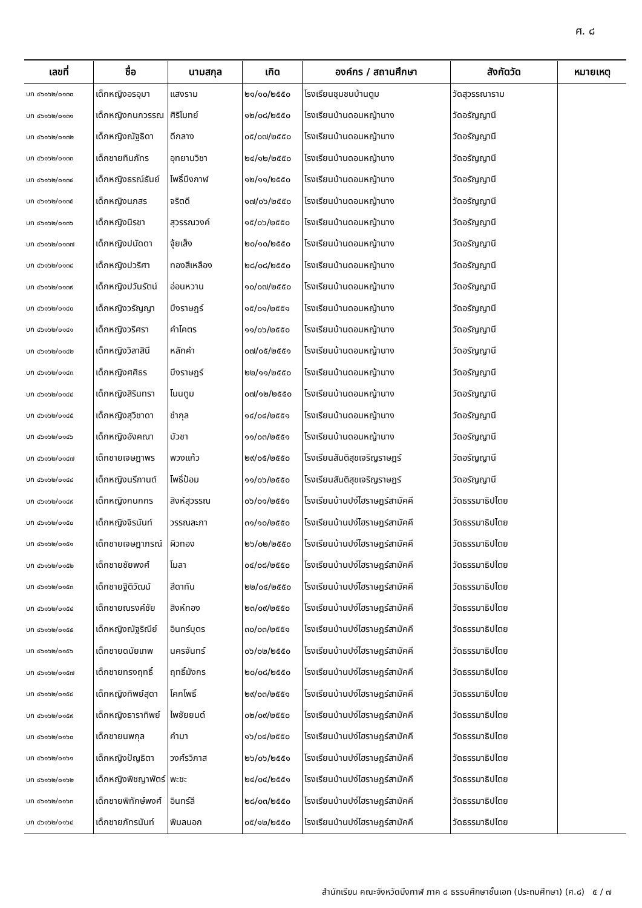ศ. ๘
| เลขที่ | ชื่อ | นามสกุล | เกิด | องค์กร / สถานศึกษา | สังกัดวัด | หมายเหตุ |
| --- | --- | --- | --- | --- | --- | --- |
| บก ๔๖๑๖๒/๐๑๓๐ | เด็กหญิงอรอุมา | แสงราม | ๒๑/๑๐/๒๕๕๐ | โรงเรียนชุมชนบ้านตูม | วัดสุวรรณาราม | |
| บก ๔๖๑๖๒/๐๑๓๑ | เด็กหญิงกนกวรรณ | ศิริโมทย์ | ๑๒/๐๘/๒๕๕๐ | โรงเรียนบ้านดอนหญ้านาง | วัดอรัญญานี | |
| บก ๔๖๑๖๒/๐๑๓๒ | เด็กหญิงณัฐธิดา | ดีกลาง | ๐๕/๐๗/๒๕๕๐ | โรงเรียนบ้านดอนหญ้านาง | วัดอรัญญานี | |
| บก ๔๖๑๖๒/๐๑๓๓ | เด็กชายทินภัทร | อุทยานวิชา | ๒๔/๑๒/๒๕๕๐ | โรงเรียนบ้านดอนหญ้านาง | วัดอรัญญานี | |
| บก ๔๖๑๖๒/๐๑๓๔ | เด็กหญิงธรณ์ธันย์ | โพธิ์บึงกาฬ | ๑๒/๑๑/๒๕๕๐ | โรงเรียนบ้านดอนหญ้านาง | วัดอรัญญานี | |
| บก ๔๖๑๖๒/๐๑๓๕ | เด็กหญิงนภสร | จริตดี | ๑๗/๐๖/๒๕๕๐ | โรงเรียนบ้านดอนหญ้านาง | วัดอรัญญานี | |
| บก ๔๖๑๖๒/๐๑๓๖ | เด็กหญิงนิรชา | สุวรรณวงค์ | ๑๕/๐๖/๒๕๕๐ | โรงเรียนบ้านดอนหญ้านาง | วัดอรัญญานี | |
| บก ๔๖๑๖๒/๐๑๓๗ | เด็กหญิงปนัดดา | จุ้ยเส็ง | ๒๐/๑๐/๒๕๕๐ | โรงเรียนบ้านดอนหญ้านาง | วัดอรัญญานี | |
| บก ๔๖๑๖๒/๐๑๓๘ | เด็กหญิงปวริศา | ทองสีเหลือง | ๒๘/๐๘/๒๕๕๐ | โรงเรียนบ้านดอนหญ้านาง | วัดอรัญญานี | |
| บก ๔๖๑๖๒/๐๑๓๙ | เด็กหญิงปวันรัตน์ | อ่อนหวาน | ๑๐/๐๗/๒๕๕๐ | โรงเรียนบ้านดอนหญ้านาง | วัดอรัญญานี | |
| บก ๔๖๑๖๒/๐๑๔๐ | เด็กหญิงวรัญญา | บึงราษฎร์ | ๑๕/๐๑/๒๕๕๑ | โรงเรียนบ้านดอนหญ้านาง | วัดอรัญญานี | |
| บก ๔๖๑๖๒/๐๑๔๑ | เด็กหญิงวริศรา | คำโคตร | ๑๑/๐๖/๒๕๕๐ | โรงเรียนบ้านดอนหญ้านาง | วัดอรัญญานี | |
| บก ๔๖๑๖๒/๐๑๔๒ | เด็กหญิงวิลาสินี | หลักคำ | ๐๗/๐๕/๒๕๕๑ | โรงเรียนบ้านดอนหญ้านาง | วัดอรัญญานี | |
| บก ๔๖๑๖๒/๐๑๔๓ | เด็กหญิงศศิธร | บึงราษฎร์ | ๒๒/๑๑/๒๕๕๐ | โรงเรียนบ้านดอนหญ้านาง | วัดอรัญญานี | |
| บก ๔๖๑๖๒/๐๑๔๔ | เด็กหญิงสิรินทรา | โนนตูม | ๐๗/๑๒/๒๕๕๐ | โรงเรียนบ้านดอนหญ้านาง | วัดอรัญญานี | |
| บก ๔๖๑๖๒/๐๑๔๕ | เด็กหญิงสุวิชาดา | ชำกุล | ๑๔/๐๔/๒๕๕๑ | โรงเรียนบ้านดอนหญ้านาง | วัดอรัญญานี | |
| บก ๔๖๑๖๒/๐๑๔๖ | เด็กหญิงอังคณา | บัวชา | ๑๑/๐๓/๒๕๕๑ | โรงเรียนบ้านดอนหญ้านาง | วัดอรัญญานี | |
| บก ๔๖๑๖๒/๐๑๔๗ | เด็กชายเจษฎาพร | พวงแก้ว | ๒๙/๐๕/๒๕๕๐ | โรงเรียนสันติสุขเจริญราษฎร์ | วัดอรัญญานี | |
| บก ๔๖๑๖๒/๐๑๔๘ | เด็กหญิงนรีกานต์ | โพธิ์ป้อม | ๑๑/๐๖/๒๕๕๐ | โรงเรียนสันติสุขเจริญราษฎร์ | วัดอรัญญานี | |
| บก ๔๖๑๖๒/๐๑๔๙ | เด็กหญิงกนกกร | สิงห์สุวรรณ | ๐๖/๐๑/๒๕๕๑ | โรงเรียนบ้านปง่ไฮราษฎร์สามัคคี | วัดธรรมาธิปไตย | |
| บก ๔๖๑๖๒/๐๑๕๐ | เด็กหญิงจิรนันท์ | วรรณละภา | ๓๑/๑๐/๒๕๕๐ | โรงเรียนบ้านปง่ไฮราษฎร์สามัคคี | วัดธรรมาธิปไตย | |
| บก ๔๖๑๖๒/๐๑๕๑ | เด็กชายเจษฎาภรณ์ | ผิวทอง | ๒๖/๐๒/๒๕๕๐ | โรงเรียนบ้านปง่ไฮราษฎร์สามัคคี | วัดธรรมาธิปไตย | |
| บก ๔๖๑๖๒/๐๑๕๒ | เด็กชายชัยพงศ์ | โมลา | ๐๔/๐๘/๒๕๕๐ | โรงเรียนบ้านปง่ไฮราษฎร์สามัคคี | วัดธรรมาธิปไตย | |
| บก ๔๖๑๖๒/๐๑๕๓ | เด็กชายฐิติวัฒน์ | สีดาทัน | ๒๒/๐๔/๒๕๕๐ | โรงเรียนบ้านปง่ไฮราษฎร์สามัคคี | วัดธรรมาธิปไตย | |
| บก ๔๖๑๖๒/๐๑๕๔ | เด็กชายณรงค์ชัย | สิงห์ทอง | ๒๓/๐๙/๒๕๕๐ | โรงเรียนบ้านปง่ไฮราษฎร์สามัคคี | วัดธรรมาธิปไตย | |
| บก ๔๖๑๖๒/๐๑๕๕ | เด็กหญิงณัฐริณีย์ | อินทร์บุตร | ๓๐/๐๓/๒๕๕๑ | โรงเรียนบ้านปง่ไฮราษฎร์สามัคคี | วัดธรรมาธิปไตย | |
| บก ๔๖๑๖๒/๐๑๕๖ | เด็กชายดนัยเทพ | นครจันทร์ | ๐๖/๐๒/๒๕๕๐ | โรงเรียนบ้านปง่ไฮราษฎร์สามัคคี | วัดธรรมาธิปไตย | |
| บก ๔๖๑๖๒/๐๑๕๗ | เด็กชายทรงฤทธิ์ | ฤทธิ์มังกร | ๒๐/๐๘/๒๕๕๐ | โรงเรียนบ้านปง่ไฮราษฎร์สามัคคี | วัดธรรมาธิปไตย | |
| บก ๔๖๑๖๒/๐๑๕๘ | เด็กหญิงทิพย์สุดา | โคกโพธิ์ | ๒๙/๐๓/๒๕๕๑ | โรงเรียนบ้านปง่ไฮราษฎร์สามัคคี | วัดธรรมาธิปไตย | |
| บก ๔๖๑๖๒/๐๑๕๙ | เด็กหญิงธาราทิพย์ | ไพชัยยนต์ | ๐๒/๐๙/๒๕๕๐ | โรงเรียนบ้านปง่ไฮราษฎร์สามัคคี | วัดธรรมาธิปไตย | |
| บก ๔๖๑๖๒/๐๑๖๐ | เด็กชายนพกุล | คำมา | ๑๖/๐๔/๒๕๕๐ | โรงเรียนบ้านปง่ไฮราษฎร์สามัคคี | วัดธรรมาธิปไตย | |
| บก ๔๖๑๖๒/๐๑๖๑ | เด็กหญิงปัญธิตา | วงศ์รวิภาส | ๒๖/๐๖/๒๕๕๑ | โรงเรียนบ้านปง่ไฮราษฎร์สามัคคี | วัดธรรมาธิปไตย | |
| บก ๔๖๑๖๒/๐๑๖๒ | เด็กหญิงพิชญาพัตร์ | พะชะ | ๒๔/๐๔/๒๕๕๑ | โรงเรียนบ้านปง่ไฮราษฎร์สามัคคี | วัดธรรมาธิปไตย | |
| บก ๔๖๑๖๒/๐๑๖๓ | เด็กชายพิทักษ์พงศ์ | อินทร์ลี | ๒๘/๐๓/๒๕๕๐ | โรงเรียนบ้านปง่ไฮราษฎร์สามัคคี | วัดธรรมาธิปไตย | |
| บก ๔๖๑๖๒/๐๑๖๔ | เด็กชายภัทรนันท์ | พิมลนอก | ๐๕/๑๒/๒๕๕๐ | โรงเรียนบ้านปง่ไฮราษฎร์สามัคคี | วัดธรรมาธิปไตย | |
สำนักเรียน คณะจังหวัดบึงกาฬ ภาค ๘ ธรรมศึกษาชั้นเอก (ประถมศึกษา) (ศ.๘) ๕ / ๗